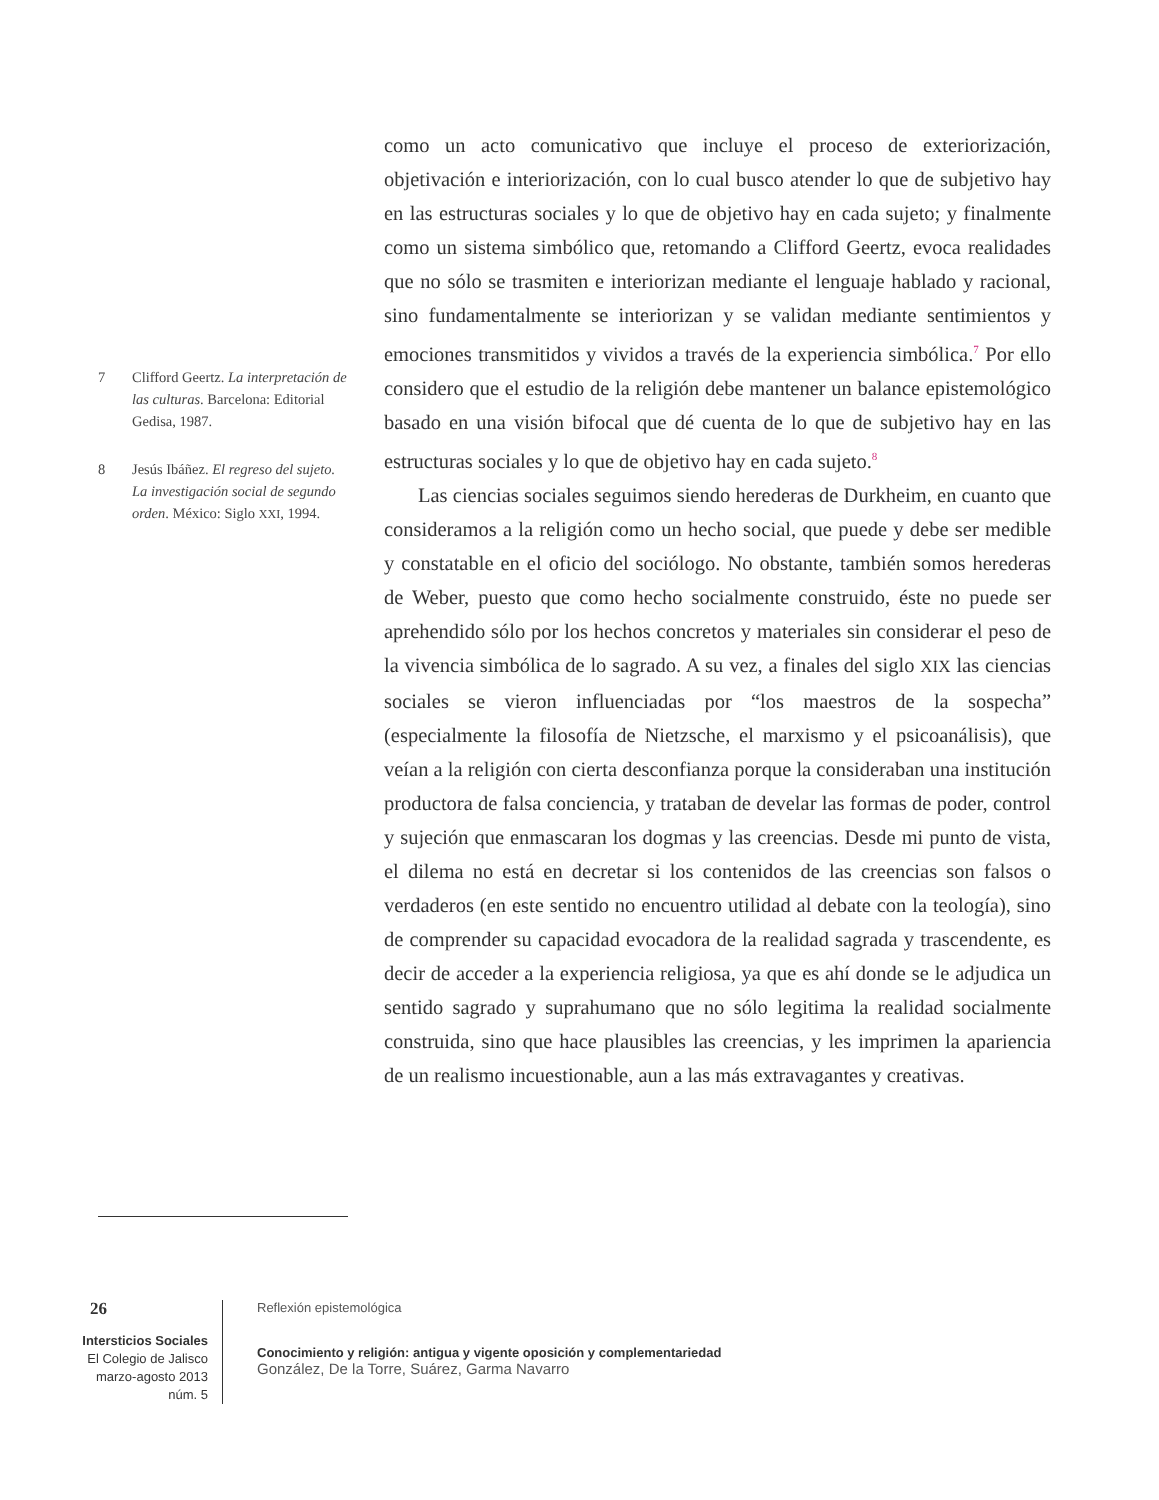7 Clifford Geertz. La interpretación de las culturas. Barcelona: Editorial Gedisa, 1987.
8 Jesús Ibáñez. El regreso del sujeto. La investigación social de segundo orden. México: Siglo XXI, 1994.
como un acto comunicativo que incluye el proceso de exteriorización, objetivación e interiorización, con lo cual busco atender lo que de subjetivo hay en las estructuras sociales y lo que de objetivo hay en cada sujeto; y finalmente como un sistema simbólico que, retomando a Clifford Geertz, evoca realidades que no sólo se trasmiten e interiorizan mediante el lenguaje hablado y racional, sino fundamentalmente se interiorizan y se validan mediante sentimientos y emociones transmitidos y vividos a través de la experiencia simbólica.<sup>7</sup> Por ello considero que el estudio de la religión debe mantener un balance epistemológico basado en una visión bifocal que dé cuenta de lo que de subjetivo hay en las estructuras sociales y lo que de objetivo hay en cada sujeto.<sup>8</sup>
Las ciencias sociales seguimos siendo herederas de Durkheim, en cuanto que consideramos a la religión como un hecho social, que puede y debe ser medible y constatable en el oficio del sociólogo. No obstante, también somos herederas de Weber, puesto que como hecho socialmente construido, éste no puede ser aprehendido sólo por los hechos concretos y materiales sin considerar el peso de la vivencia simbólica de lo sagrado. A su vez, a finales del siglo XIX las ciencias sociales se vieron influenciadas por “los maestros de la sospecha” (especialmente la filosofía de Nietzsche, el marxismo y el psicoanálisis), que veían a la religión con cierta desconfianza porque la consideraban una institución productora de falsa conciencia, y trataban de develar las formas de poder, control y sujeción que enmascaran los dogmas y las creencias. Desde mi punto de vista, el dilema no está en decretar si los contenidos de las creencias son falsos o verdaderos (en este sentido no encuentro utilidad al debate con la teología), sino de comprender su capacidad evocadora de la realidad sagrada y trascendente, es decir de acceder a la experiencia religiosa, ya que es ahí donde se le adjudica un sentido sagrado y suprahumano que no sólo legitima la realidad socialmente construida, sino que hace plausibles las creencias, y les imprimen la apariencia de un realismo incuestionable, aun a las más extravagantes y creativas.
26
Intersticios Sociales
El Colegio de Jalisco
marzo-agosto 2013
núm. 5
Reflexión epistemológica
Conocimiento y religión: antigua y vigente oposición y complementariedad
González, De la Torre, Suárez, Garma Navarro